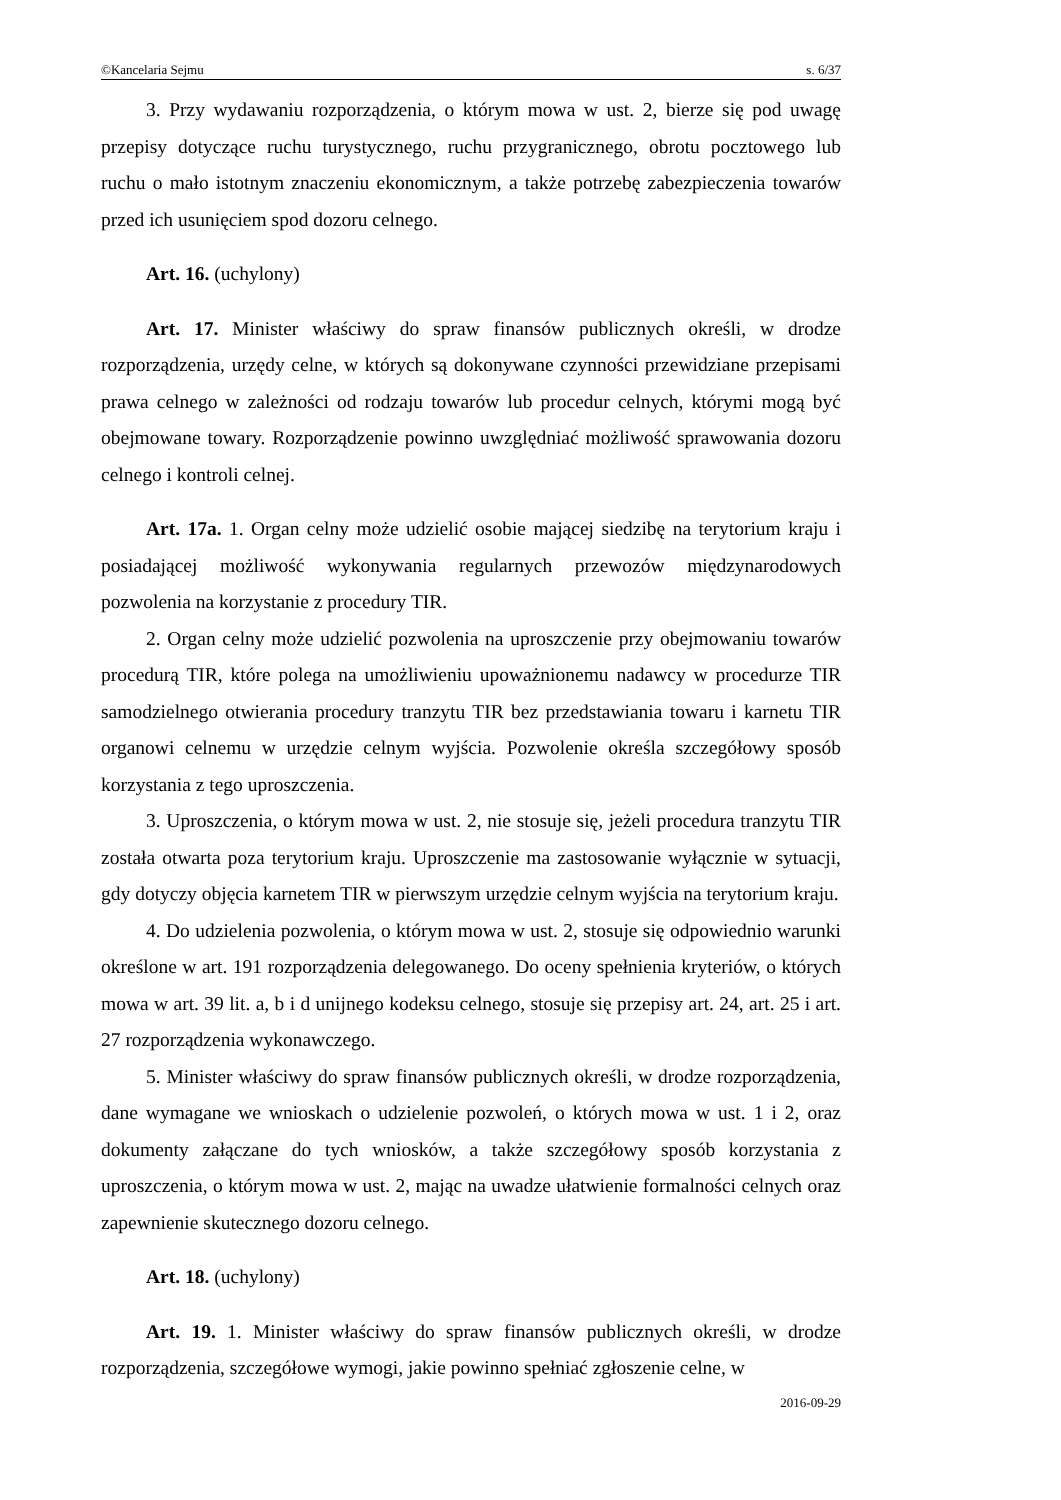©Kancelaria Sejmu s. 6/37
3. Przy wydawaniu rozporządzenia, o którym mowa w ust. 2, bierze się pod uwagę przepisy dotyczące ruchu turystycznego, ruchu przygranicznego, obrotu pocztowego lub ruchu o mało istotnym znaczeniu ekonomicznym, a także potrzebę zabezpieczenia towarów przed ich usunięciem spod dozoru celnego.
Art. 16. (uchylony)
Art. 17. Minister właściwy do spraw finansów publicznych określi, w drodze rozporządzenia, urzędy celne, w których są dokonywane czynności przewidziane przepisami prawa celnego w zależności od rodzaju towarów lub procedur celnych, którymi mogą być obejmowane towary. Rozporządzenie powinno uwzględniać możliwość sprawowania dozoru celnego i kontroli celnej.
Art. 17a. 1. Organ celny może udzielić osobie mającej siedzibę na terytorium kraju i posiadającej możliwość wykonywania regularnych przewozów międzynarodowych pozwolenia na korzystanie z procedury TIR.
2. Organ celny może udzielić pozwolenia na uproszczenie przy obejmowaniu towarów procedurą TIR, które polega na umożliwieniu upoważnionemu nadawcy w procedurze TIR samodzielnego otwierania procedury tranzytu TIR bez przedstawiania towaru i karnetu TIR organowi celnemu w urzędzie celnym wyjścia. Pozwolenie określa szczegółowy sposób korzystania z tego uproszczenia.
3. Uproszczenia, o którym mowa w ust. 2, nie stosuje się, jeżeli procedura tranzytu TIR została otwarta poza terytorium kraju. Uproszczenie ma zastosowanie wyłącznie w sytuacji, gdy dotyczy objęcia karnetem TIR w pierwszym urzędzie celnym wyjścia na terytorium kraju.
4. Do udzielenia pozwolenia, o którym mowa w ust. 2, stosuje się odpowiednio warunki określone w art. 191 rozporządzenia delegowanego. Do oceny spełnienia kryteriów, o których mowa w art. 39 lit. a, b i d unijnego kodeksu celnego, stosuje się przepisy art. 24, art. 25 i art. 27 rozporządzenia wykonawczego.
5. Minister właściwy do spraw finansów publicznych określi, w drodze rozporządzenia, dane wymagane we wnioskach o udzielenie pozwoleń, o których mowa w ust. 1 i 2, oraz dokumenty załączane do tych wniosków, a także szczegółowy sposób korzystania z uproszczenia, o którym mowa w ust. 2, mając na uwadze ułatwienie formalności celnych oraz zapewnienie skutecznego dozoru celnego.
Art. 18. (uchylony)
Art. 19. 1. Minister właściwy do spraw finansów publicznych określi, w drodze rozporządzenia, szczegółowe wymogi, jakie powinno spełniać zgłoszenie celne, w
2016-09-29